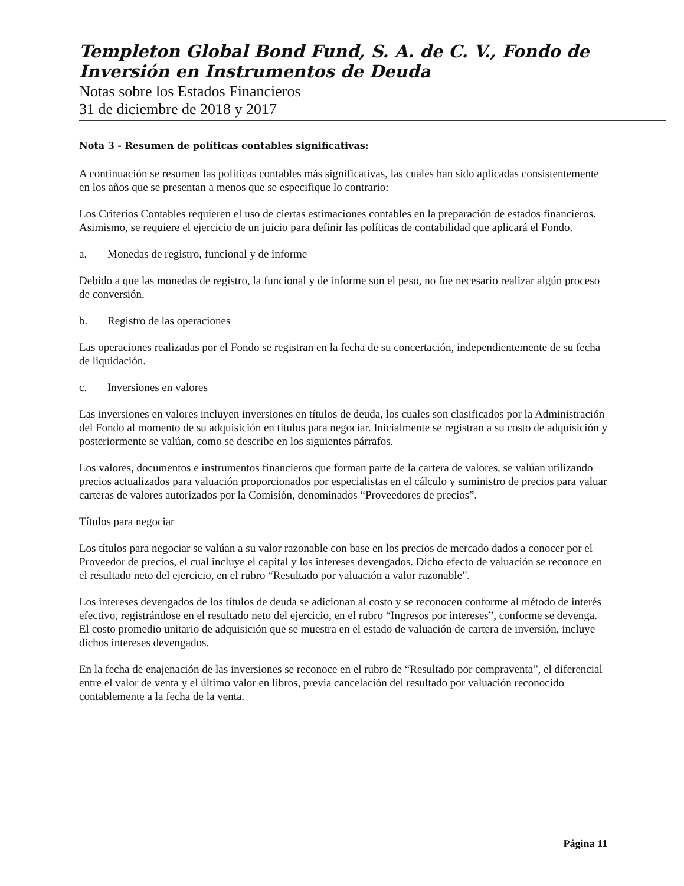Templeton Global Bond Fund, S. A. de C. V., Fondo de Inversión en Instrumentos de Deuda
Notas sobre los Estados Financieros
31 de diciembre de 2018 y 2017
Nota 3 - Resumen de políticas contables significativas:
A continuación se resumen las políticas contables más significativas, las cuales han sido aplicadas consistentemente en los años que se presentan a menos que se especifique lo contrario:
Los Criterios Contables requieren el uso de ciertas estimaciones contables en la preparación de estados financieros. Asimismo, se requiere el ejercicio de un juicio para definir las políticas de contabilidad que aplicará el Fondo.
a. Monedas de registro, funcional y de informe
Debido a que las monedas de registro, la funcional y de informe son el peso, no fue necesario realizar algún proceso de conversión.
b. Registro de las operaciones
Las operaciones realizadas por el Fondo se registran en la fecha de su concertación, independientemente de su fecha de liquidación.
c. Inversiones en valores
Las inversiones en valores incluyen inversiones en títulos de deuda, los cuales son clasificados por la Administración del Fondo al momento de su adquisición en títulos para negociar. Inicialmente se registran a su costo de adquisición y posteriormente se valúan, como se describe en los siguientes párrafos.
Los valores, documentos e instrumentos financieros que forman parte de la cartera de valores, se valúan utilizando precios actualizados para valuación proporcionados por especialistas en el cálculo y suministro de precios para valuar carteras de valores autorizados por la Comisión, denominados “Proveedores de precios”.
Títulos para negociar
Los títulos para negociar se valúan a su valor razonable con base en los precios de mercado dados a conocer por el Proveedor de precios, el cual incluye el capital y los intereses devengados. Dicho efecto de valuación se reconoce en el resultado neto del ejercicio, en el rubro “Resultado por valuación a valor razonable”.
Los intereses devengados de los títulos de deuda se adicionan al costo y se reconocen conforme al método de interés efectivo, registrándose en el resultado neto del ejercicio, en el rubro “Ingresos por intereses”, conforme se devenga. El costo promedio unitario de adquisición que se muestra en el estado de valuación de cartera de inversión, incluye dichos intereses devengados.
En la fecha de enajenación de las inversiones se reconoce en el rubro de “Resultado por compraventa”, el diferencial entre el valor de venta y el último valor en libros, previa cancelación del resultado por valuación reconocido contablemente a la fecha de la venta.
Página 11